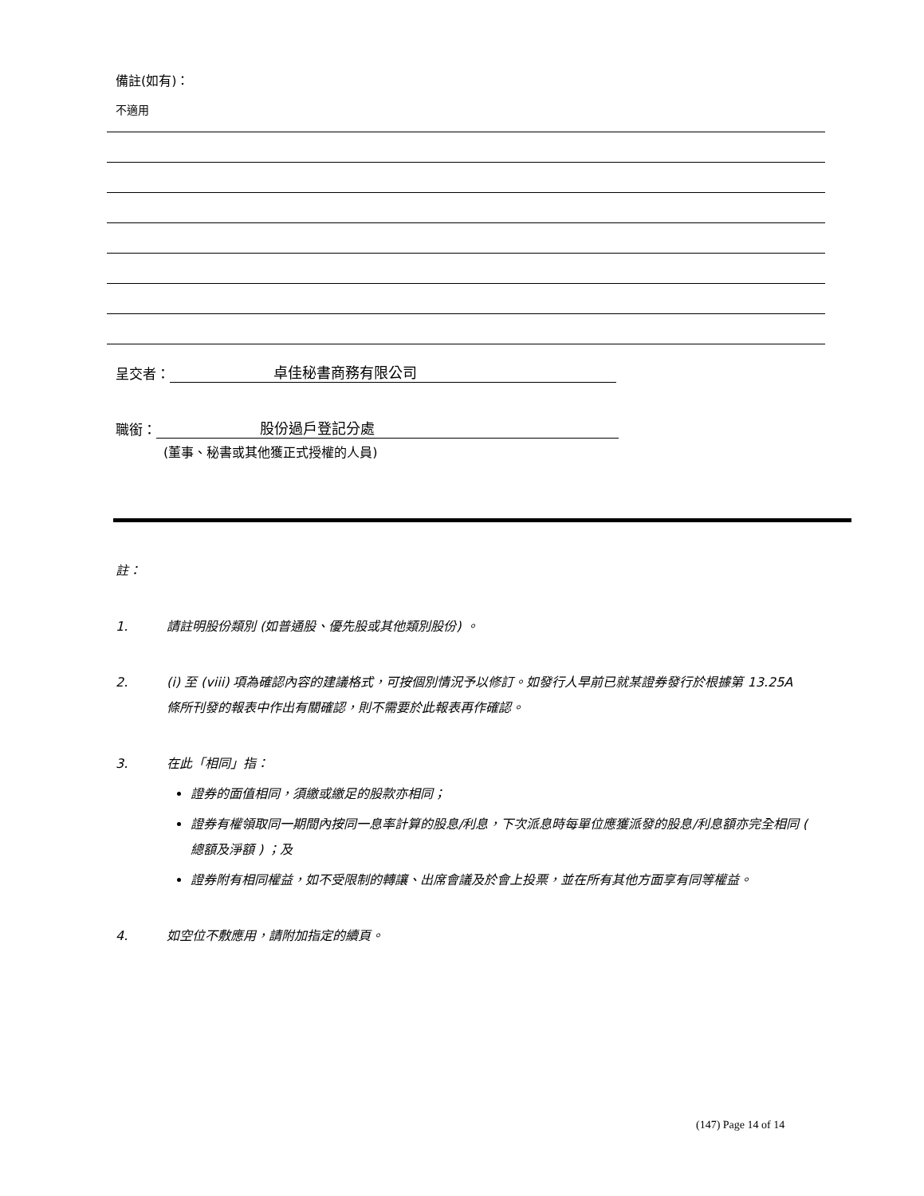備註(如有)：
不適用
呈交者： 卓佳秘書商務有限公司
職銜： 股份過戶登記分處
(董事、秘書或其他獲正式授權的人員)
註：
1. 請註明股份類別 (如普通股、優先股或其他類別股份) 。
2. (i) 至 (viii) 項為確認內容的建議格式，可按個別情況予以修訂。如發行人早前已就某證券發行於根據第 13.25A 條所刊發的報表中作出有關確認，則不需要於此報表再作確認。
3. 在此「相同」指：
證券的面值相同，須繳或繳足的股款亦相同；
證券有權領取同一期間內按同一息率計算的股息/利息，下次派息時每單位應獲派發的股息/利息額亦完全相同 ( 總額及淨額 ) ；及
證券附有相同權益，如不受限制的轉讓、出席會議及於會上投票，並在所有其他方面享有同等權益。
4. 如空位不敷應用，請附加指定的續頁。
(147) Page 14 of 14